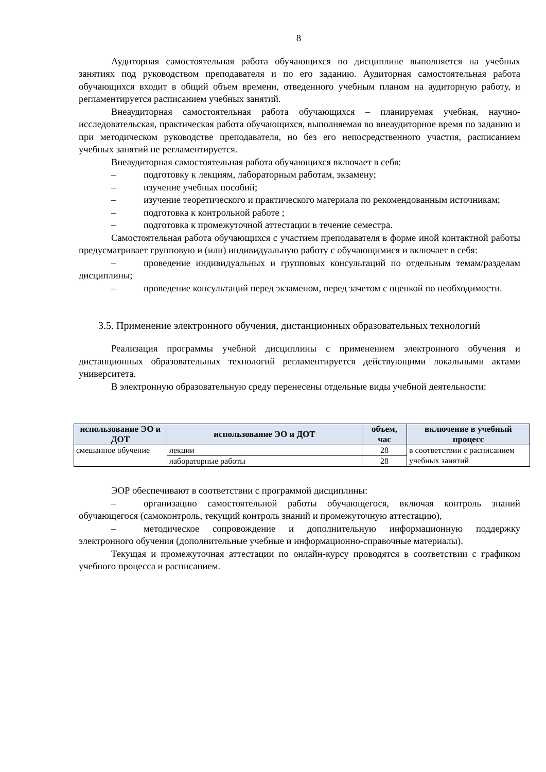8
Аудиторная самостоятельная работа обучающихся по дисциплине выполняется на учебных занятиях под руководством преподавателя и по его заданию. Аудиторная самостоятельная работа обучающихся входит в общий объем времени, отведенного учебным планом на аудиторную работу, и регламентируется расписанием учебных занятий.
Внеаудиторная самостоятельная работа обучающихся – планируемая учебная, научно-исследовательская, практическая работа обучающихся, выполняемая во внеаудиторное время по заданию и при методическом руководстве преподавателя, но без его непосредственного участия, расписанием учебных занятий не регламентируется.
Внеаудиторная самостоятельная работа обучающихся включает в себя:
– подготовку к лекциям, лабораторным работам, экзамену;
– изучение учебных пособий;
– изучение теоретического и практического материала по рекомендованным источникам;
– подготовка к контрольной работе ;
– подготовка к промежуточной аттестации в течение семестра.
Самостоятельная работа обучающихся с участием преподавателя в форме иной контактной работы предусматривает групповую и (или) индивидуальную работу с обучающимися и включает в себя:
– проведение индивидуальных и групповых консультаций по отдельным темам/разделам дисциплины;
– проведение консультаций перед экзаменом, перед зачетом с оценкой по необходимости.
3.5. Применение электронного обучения, дистанционных образовательных технологий
Реализация программы учебной дисциплины с применением электронного обучения и дистанционных образовательных технологий регламентируется действующими локальными актами университета.
В электронную образовательную среду перенесены отдельные виды учебной деятельности:
| использование ЭО и ДОТ | использование ЭО и ДОТ | объем, час | включение в учебный процесс |
| --- | --- | --- | --- |
| смешанное обучение | лекции | 28 | в соответствии с расписанием учебных занятий |
| | лабораторные работы | 28 | |
ЭОР обеспечивают в соответствии с программой дисциплины:
– организацию самостоятельной работы обучающегося, включая контроль знаний обучающегося (самоконтроль, текущий контроль знаний и промежуточную аттестацию),
– методическое сопровождение и дополнительную информационную поддержку электронного обучения (дополнительные учебные и информационно-справочные материалы).
Текущая и промежуточная аттестации по онлайн-курсу проводятся в соответствии с графиком учебного процесса и расписанием.